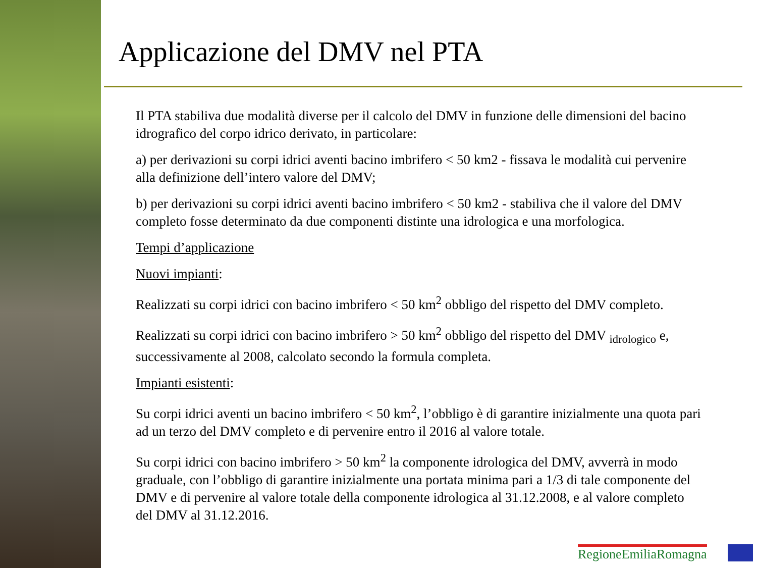Applicazione del DMV nel PTA
Il PTA stabiliva due modalità diverse per il calcolo del DMV in funzione delle dimensioni del bacino idrografico del corpo idrico derivato, in particolare:
a) per derivazioni su corpi idrici aventi bacino imbrifero < 50 km2 - fissava le modalità cui pervenire alla definizione dell’intero valore del DMV;
b) per derivazioni su corpi idrici aventi bacino imbrifero < 50 km2 - stabiliva che il valore del DMV completo fosse determinato da due componenti distinte una idrologica e una morfologica.
Tempi d’applicazione
Nuovi impianti:
Realizzati su corpi idrici con bacino imbrifero < 50 km<sup>2</sup> obbligo del rispetto del DMV completo.
Realizzati su corpi idrici con bacino imbrifero > 50 km<sup>2</sup> obbligo del rispetto del DMV <sub>idrologico</sub> e, successivamente al 2008, calcolato secondo la formula completa.
Impianti esistenti:
Su corpi idrici aventi un bacino imbrifero < 50 km<sup>2</sup>, l’obbligo è di garantire inizialmente una quota pari ad un terzo del DMV completo e di pervenire entro il 2016 al valore totale.
Su corpi idrici con bacino imbrifero > 50 km<sup>2</sup> la componente idrologica del DMV, avverrà in modo graduale, con l’obbligo di garantire inizialmente una portata minima pari a 1/3 di tale componente del DMV e di pervenire al valore totale della componente idrologica al 31.12.2008, e al valore completo del DMV al 31.12.2016.
RegioneEmiliaRomagna